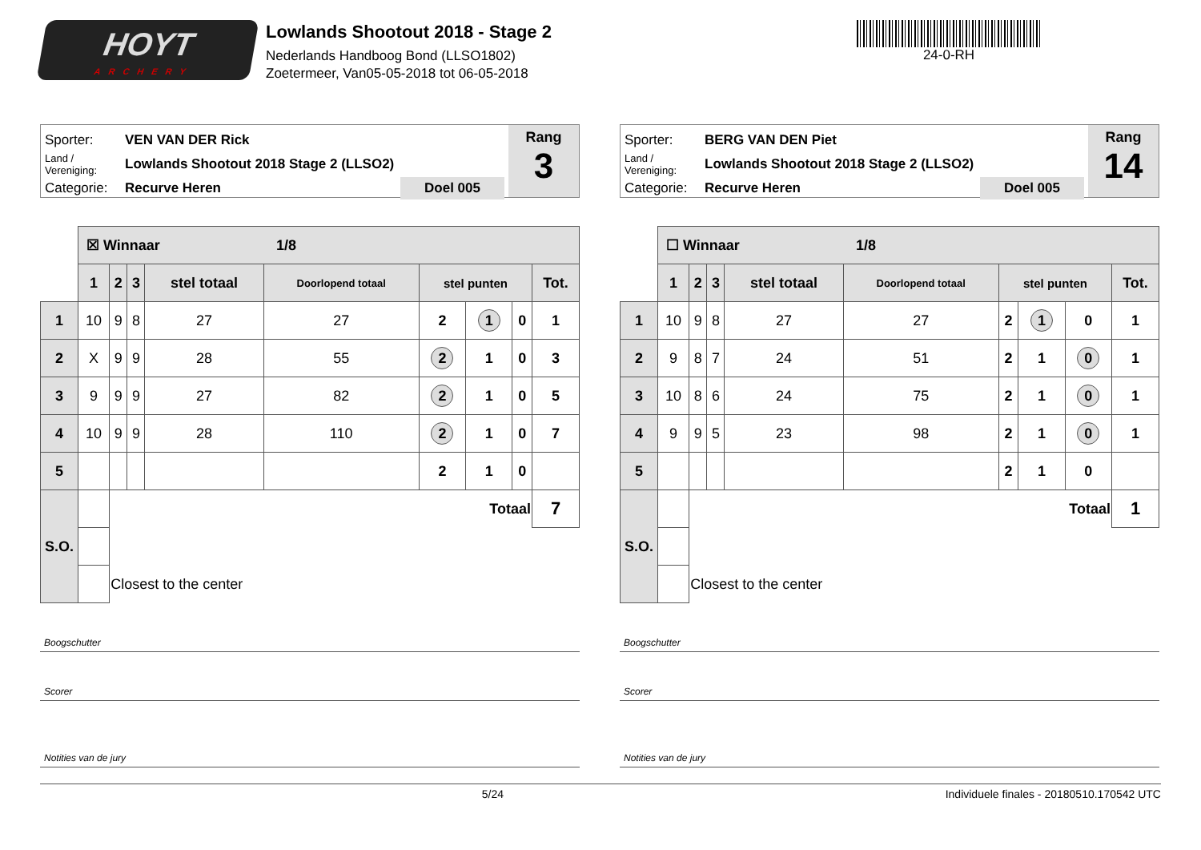HOYT
ARCHERY
Lowlands Shootout 2018 - Stage 2
Nederlands Handboog Bond (LLSO1802)
Zoetermeer, Van05-05-2018 tot 06-05-2018
24-0-RH
Sporter: VEN VAN DER Rick
Land / Vereniging: Lowlands Shootout 2018 Stage 2 (LLSO2)
Categorie: Recurve Heren Doel 005
Rang
3
| | ☒ Winnaar 1/8 | | | | | | | | |
| | 1 | 2 | 3 | stel totaal | Doorlopend totaal | stel punten | | | Tot. |
| 1 | 10 | 9 | 8 | 27 | 27 | 2 | 1 | 0 | 1 |
| 2 | X | 9 | 9 | 28 | 55 | 2 | 1 | 0 | 3 |
| 3 | 9 | 9 | 9 | 27 | 82 | 2 | 1 | 0 | 5 |
| 4 | 10 | 9 | 9 | 28 | 110 | 2 | 1 | 0 | 7 |
| 5 | | | | | | 2 | 1 | 0 | |
| S.O. | | Totaal | | | | | | | 7 |
| | | Closest to the center | | | | | | | |
Boogschutter
Scorer
Notities van de jury
Sporter: BERG VAN DEN Piet
Land / Vereniging: Lowlands Shootout 2018 Stage 2 (LLSO2)
Categorie: Recurve Heren Doel 005
Rang
14
| | ☐ Winnaar 1/8 | | | | | | | | |
| | 1 | 2 | 3 | stel totaal | Doorlopend totaal | stel punten | | | Tot. |
| 1 | 10 | 9 | 8 | 27 | 27 | 2 | 1 | 0 | 1 |
| 2 | 9 | 8 | 7 | 24 | 51 | 2 | 1 | 0 | 1 |
| 3 | 10 | 8 | 6 | 24 | 75 | 2 | 1 | 0 | 1 |
| 4 | 9 | 9 | 5 | 23 | 98 | 2 | 1 | 0 | 1 |
| 5 | | | | | | 2 | 1 | 0 | |
| S.O. | | Totaal | | | | | | | 1 |
| | | Closest to the center | | | | | | | |
Boogschutter
Scorer
Notities van de jury
5/24 Individuele finales - 20180510.170542 UTC